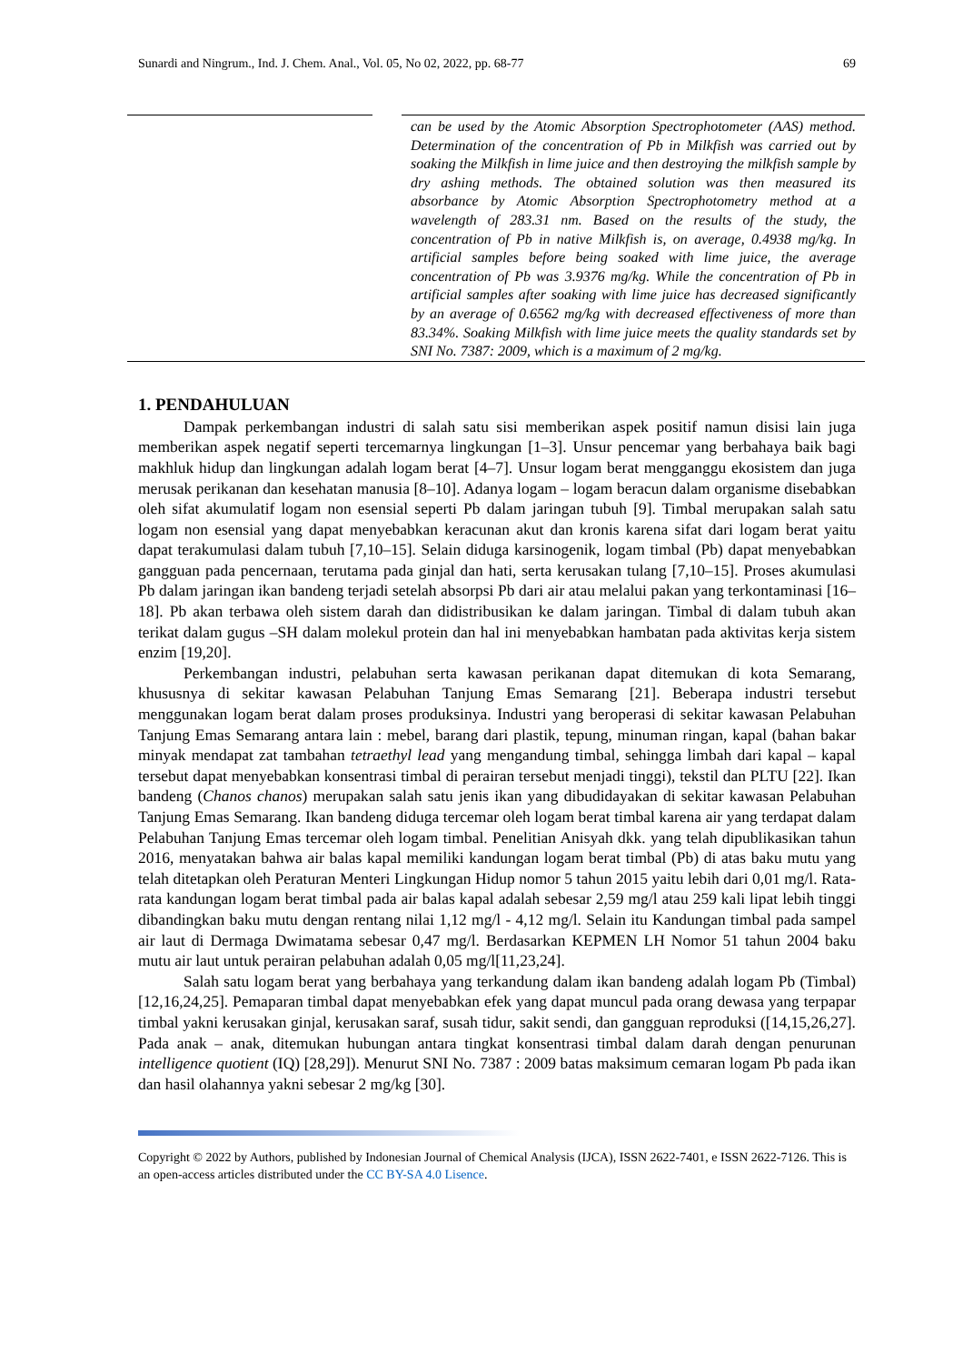Sunardi and Ningrum., Ind. J. Chem. Anal., Vol. 05, No 02, 2022, pp. 68-77 69
can be used by the Atomic Absorption Spectrophotometer (AAS) method. Determination of the concentration of Pb in Milkfish was carried out by soaking the Milkfish in lime juice and then destroying the milkfish sample by dry ashing methods. The obtained solution was then measured its absorbance by Atomic Absorption Spectrophotometry method at a wavelength of 283.31 nm. Based on the results of the study, the concentration of Pb in native Milkfish is, on average, 0.4938 mg/kg. In artificial samples before being soaked with lime juice, the average concentration of Pb was 3.9376 mg/kg. While the concentration of Pb in artificial samples after soaking with lime juice has decreased significantly by an average of 0.6562 mg/kg with decreased effectiveness of more than 83.34%. Soaking Milkfish with lime juice meets the quality standards set by SNI No. 7387: 2009, which is a maximum of 2 mg/kg.
1. PENDAHULUAN
Dampak perkembangan industri di salah satu sisi memberikan aspek positif namun disisi lain juga memberikan aspek negatif seperti tercemarnya lingkungan [1–3]. Unsur pencemar yang berbahaya baik bagi makhluk hidup dan lingkungan adalah logam berat [4–7]. Unsur logam berat mengganggu ekosistem dan juga merusak perikanan dan kesehatan manusia [8–10]. Adanya logam – logam beracun dalam organisme disebabkan oleh sifat akumulatif logam non esensial seperti Pb dalam jaringan tubuh [9]. Timbal merupakan salah satu logam non esensial yang dapat menyebabkan keracunan akut dan kronis karena sifat dari logam berat yaitu dapat terakumulasi dalam tubuh [7,10–15]. Selain diduga karsinogenik, logam timbal (Pb) dapat menyebabkan gangguan pada pencernaan, terutama pada ginjal dan hati, serta kerusakan tulang [7,10–15]. Proses akumulasi Pb dalam jaringan ikan bandeng terjadi setelah absorpsi Pb dari air atau melalui pakan yang terkontaminasi [16–18]. Pb akan terbawa oleh sistem darah dan didistribusikan ke dalam jaringan. Timbal di dalam tubuh akan terikat dalam gugus –SH dalam molekul protein dan hal ini menyebabkan hambatan pada aktivitas kerja sistem enzim [19,20].
Perkembangan industri, pelabuhan serta kawasan perikanan dapat ditemukan di kota Semarang, khususnya di sekitar kawasan Pelabuhan Tanjung Emas Semarang [21]. Beberapa industri tersebut menggunakan logam berat dalam proses produksinya. Industri yang beroperasi di sekitar kawasan Pelabuhan Tanjung Emas Semarang antara lain : mebel, barang dari plastik, tepung, minuman ringan, kapal (bahan bakar minyak mendapat zat tambahan tetraethyl lead yang mengandung timbal, sehingga limbah dari kapal – kapal tersebut dapat menyebabkan konsentrasi timbal di perairan tersebut menjadi tinggi), tekstil dan PLTU [22]. Ikan bandeng (Chanos chanos) merupakan salah satu jenis ikan yang dibudidayakan di sekitar kawasan Pelabuhan Tanjung Emas Semarang. Ikan bandeng diduga tercemar oleh logam berat timbal karena air yang terdapat dalam Pelabuhan Tanjung Emas tercemar oleh logam timbal. Penelitian Anisyah dkk. yang telah dipublikasikan tahun 2016, menyatakan bahwa air balas kapal memiliki kandungan logam berat timbal (Pb) di atas baku mutu yang telah ditetapkan oleh Peraturan Menteri Lingkungan Hidup nomor 5 tahun 2015 yaitu lebih dari 0,01 mg/l. Rata-rata kandungan logam berat timbal pada air balas kapal adalah sebesar 2,59 mg/l atau 259 kali lipat lebih tinggi dibandingkan baku mutu dengan rentang nilai 1,12 mg/l - 4,12 mg/l. Selain itu Kandungan timbal pada sampel air laut di Dermaga Dwimatama sebesar 0,47 mg/l. Berdasarkan KEPMEN LH Nomor 51 tahun 2004 baku mutu air laut untuk perairan pelabuhan adalah 0,05 mg/l[11,23,24].
Salah satu logam berat yang berbahaya yang terkandung dalam ikan bandeng adalah logam Pb (Timbal) [12,16,24,25]. Pemaparan timbal dapat menyebabkan efek yang dapat muncul pada orang dewasa yang terpapar timbal yakni kerusakan ginjal, kerusakan saraf, susah tidur, sakit sendi, dan gangguan reproduksi ([14,15,26,27]. Pada anak – anak, ditemukan hubungan antara tingkat konsentrasi timbal dalam darah dengan penurunan intelligence quotient (IQ) [28,29]). Menurut SNI No. 7387 : 2009 batas maksimum cemaran logam Pb pada ikan dan hasil olahannya yakni sebesar 2 mg/kg [30].
Copyright © 2022 by Authors, published by Indonesian Journal of Chemical Analysis (IJCA), ISSN 2622-7401, e ISSN 2622-7126. This is an open-access articles distributed under the CC BY-SA 4.0 Lisence.